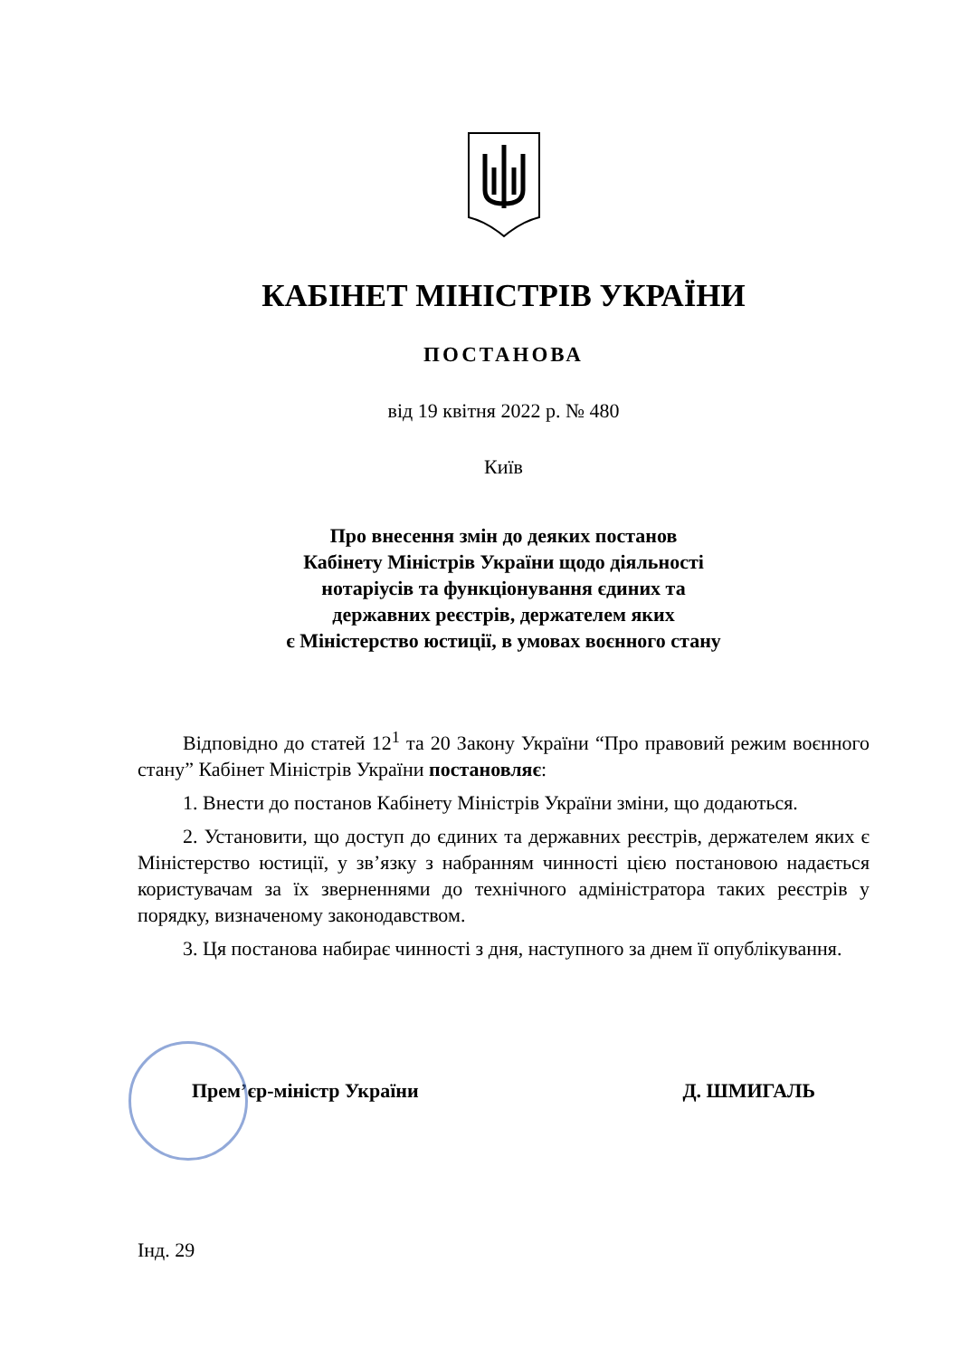КАБІНЕТ МІНІСТРІВ УКРАЇНИ
ПОСТАНОВА
від 19 квітня 2022 р. № 480
Київ
Про внесення змін до деяких постанов
Кабінету Міністрів України щодо діяльності
нотаріусів та функціонування єдиних та
державних реєстрів, держателем яких
є Міністерство юстиції, в умовах воєнного стану
Відповідно до статей 12<sup>1</sup> та 20 Закону України “Про правовий режим воєнного стану” Кабінет Міністрів України постановляє:
1. Внести до постанов Кабінету Міністрів України зміни, що додаються.
2. Установити, що доступ до єдиних та державних реєстрів, держателем яких є Міністерство юстиції, у зв’язку з набранням чинності цією постановою надається користувачам за їх зверненнями до технічного адміністратора таких реєстрів у порядку, визначеному законодавством.
3. Ця постанова набирає чинності з дня, наступного за днем її опублікування.
Прем’єр-міністр України Д. ШМИГАЛЬ
Інд. 29